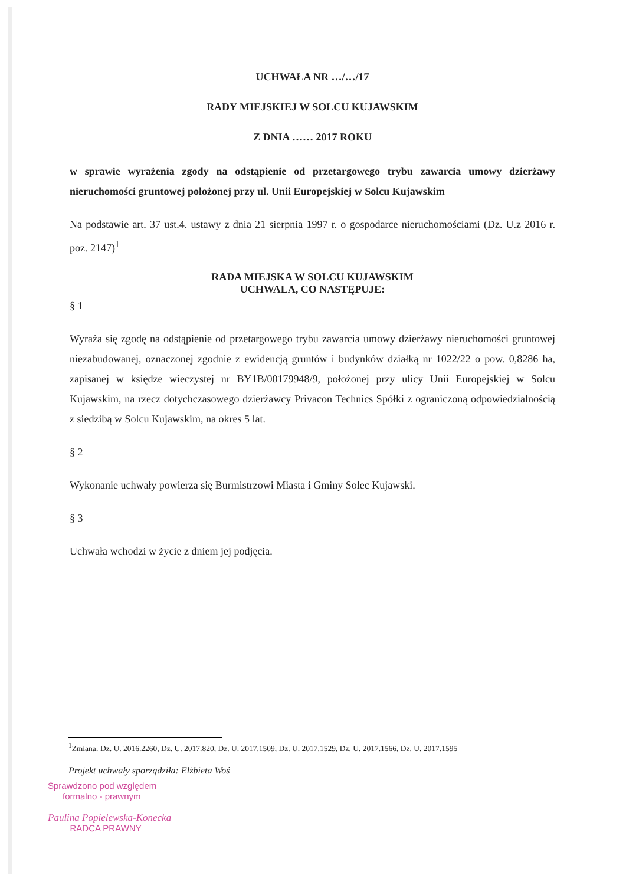UCHWAŁA NR …/…/17
RADY MIEJSKIEJ W SOLCU KUJAWSKIM
Z DNIA …… 2017 ROKU
w sprawie wyrażenia zgody na odstąpienie od przetargowego trybu zawarcia umowy dzierżawy nieruchomości gruntowej położonej przy ul. Unii Europejskiej w Solcu Kujawskim
Na podstawie art. 37 ust.4. ustawy z dnia 21 sierpnia 1997 r. o gospodarce nieruchomościami (Dz. U.z 2016 r. poz. 2147)<sup>1</sup>
RADA MIEJSKA W SOLCU KUJAWSKIM
UCHWALA, CO NASTĘPUJE:
§ 1
Wyraża się zgodę na odstąpienie od przetargowego trybu zawarcia umowy dzierżawy nieruchomości gruntowej niezabudowanej, oznaczonej zgodnie z ewidencją gruntów i budynków działką nr 1022/22 o pow. 0,8286 ha, zapisanej w księdze wieczystej nr BY1B/00179948/9, położonej przy ulicy Unii Europejskiej w Solcu Kujawskim, na rzecz dotychczasowego dzierżawcy Privacon Technics Spółki z ograniczoną odpowiedzialnością z siedzibą w Solcu Kujawskim, na okres 5 lat.
§ 2
Wykonanie uchwały powierza się Burmistrzowi Miasta i Gminy Solec Kujawski.
§ 3
Uchwała wchodzi w życie z dniem jej podjęcia.
<sup>1</sup> Zmiana: Dz. U. 2016.2260, Dz. U. 2017.820, Dz. U. 2017.1509, Dz. U. 2017.1529, Dz. U. 2017.1566, Dz. U. 2017.1595
Projekt uchwały sporządziła: Elżbieta Woś
Sprawdzono pod względem
formalno - prawnym
Paulina Popielewska-Konecka
RADCA PRAWNY